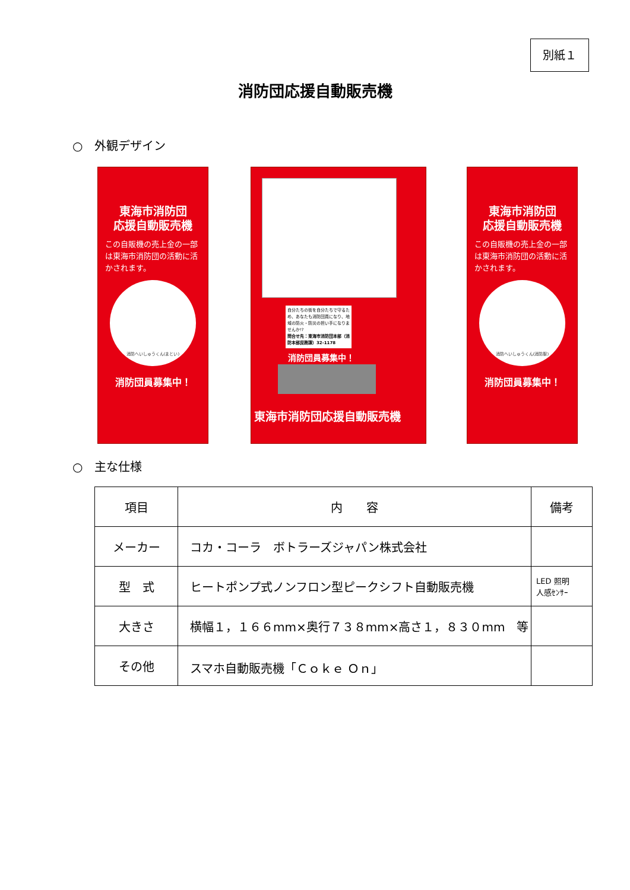別紙１
消防団応援自動販売機
○　外観デザイン
東海市消防団
応援自動販売機
この自販機の売上金の一部は東海市消防団の活動に活かされます。
消防へいしゅうくん(まとい)
消防団員募集中！
自分たちの街を自分たちで守るため、あなたも消防団員になり、地域の防火・防災の担い手になりませんか!?
問合せ先：東海市消防団本部（消防本部庶務課）32-1178
消防団員募集中！
東海市消防団応援自動販売機
東海市消防団
応援自動販売機
この自販機の売上金の一部は東海市消防団の活動に活かされます。
消防へいしゅうくん(消防服)
消防団員募集中！
○　主な仕様
| 項目 | 内 容 | 備考 |
| --- | --- | --- |
| メーカー | コカ・コーラ ボトラーズジャパン株式会社 | |
| 型 式 | ヒートポンプ式ノンフロン型ピークシフト自動販売機 | LED 照明 人感ｾﾝｻｰ |
| 大きさ | 横幅１，１６６mm×奥行７３８mm×高さ１，８３０mm 等 | |
| その他 | スマホ自動販売機「Ｃｏｋｅ Ｏｎ」 | |